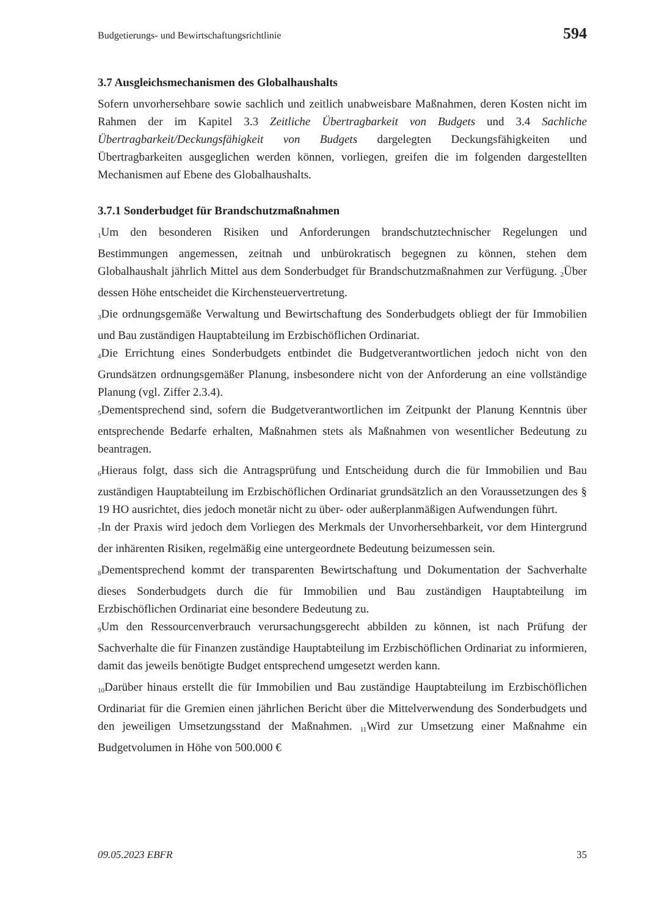Budgetierungs- und Bewirtschaftungsrichtlinie 594
3.7 Ausgleichsmechanismen des Globalhaushalts
Sofern unvorhersehbare sowie sachlich und zeitlich unabweisbare Maßnahmen, deren Kosten nicht im Rahmen der im Kapitel 3.3 Zeitliche Übertragbarkeit von Budgets und 3.4 Sachliche Übertragbarkeit/Deckungsfähigkeit von Budgets dargelegten Deckungsfähigkeiten und Übertragbarkeiten ausgeglichen werden können, vorliegen, greifen die im folgenden dargestellten Mechanismen auf Ebene des Globalhaushalts.
3.7.1 Sonderbudget für Brandschutzmaßnahmen
<sub>1</sub>Um den besonderen Risiken und Anforderungen brandschutztechnischer Regelungen und Bestimmungen angemessen, zeitnah und unbürokratisch begegnen zu können, stehen dem Globalhaushalt jährlich Mittel aus dem Sonderbudget für Brandschutzmaßnahmen zur Verfügung. <sub>2</sub>Über dessen Höhe entscheidet die Kirchensteuervertretung.
<sub>3</sub>Die ordnungsgemäße Verwaltung und Bewirtschaftung des Sonderbudgets obliegt der für Immobilien und Bau zuständigen Hauptabteilung im Erzbischöflichen Ordinariat.
<sub>4</sub>Die Errichtung eines Sonderbudgets entbindet die Budgetverantwortlichen jedoch nicht von den Grundsätzen ordnungsgemäßer Planung, insbesondere nicht von der Anforderung an eine vollständige Planung (vgl. Ziffer 2.3.4).
<sub>5</sub>Dementsprechend sind, sofern die Budgetverantwortlichen im Zeitpunkt der Planung Kenntnis über entsprechende Bedarfe erhalten, Maßnahmen stets als Maßnahmen von wesentlicher Bedeutung zu beantragen.
<sub>6</sub>Hieraus folgt, dass sich die Antragsprüfung und Entscheidung durch die für Immobilien und Bau zuständigen Hauptabteilung im Erzbischöflichen Ordinariat grundsätzlich an den Voraussetzungen des § 19 HO ausrichtet, dies jedoch monetär nicht zu über- oder außerplanmäßigen Aufwendungen führt.
<sub>7</sub>In der Praxis wird jedoch dem Vorliegen des Merkmals der Unvorhersehbarkeit, vor dem Hintergrund der inhärenten Risiken, regelmäßig eine untergeordnete Bedeutung beizumessen sein.
<sub>8</sub>Dementsprechend kommt der transparenten Bewirtschaftung und Dokumentation der Sachverhalte dieses Sonderbudgets durch die für Immobilien und Bau zuständigen Hauptabteilung im Erzbischöflichen Ordinariat eine besondere Bedeutung zu.
<sub>9</sub>Um den Ressourcenverbrauch verursachungsgerecht abbilden zu können, ist nach Prüfung der Sachverhalte die für Finanzen zuständige Hauptabteilung im Erzbischöflichen Ordinariat zu informieren, damit das jeweils benötigte Budget entsprechend umgesetzt werden kann.
<sub>10</sub>Darüber hinaus erstellt die für Immobilien und Bau zuständige Hauptabteilung im Erzbischöflichen Ordinariat für die Gremien einen jährlichen Bericht über die Mittelverwendung des Sonderbudgets und den jeweiligen Umsetzungsstand der Maßnahmen. <sub>11</sub>Wird zur Umsetzung einer Maßnahme ein Budgetvolumen in Höhe von 500.000 €
09.05.2023 EBFR 35